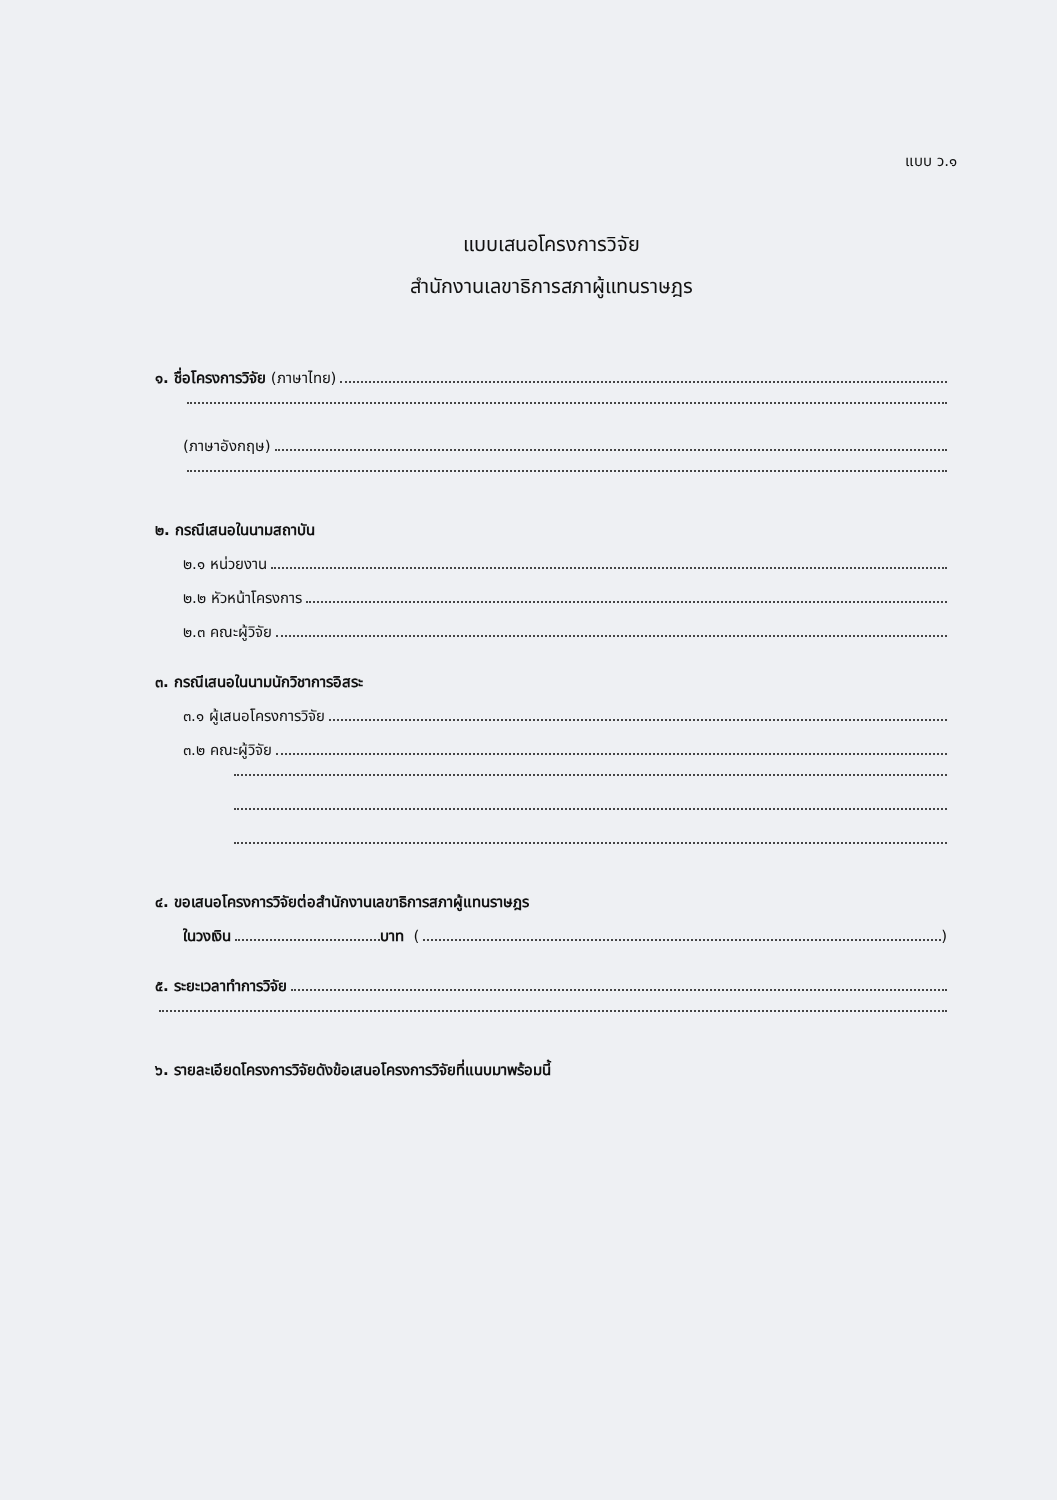แบบ ว.๑
แบบเสนอโครงการวิจัย
สำนักงานเลขาธิการสภาผู้แทนราษฎร
๑. ชื่อโครงการวิจัย (ภาษาไทย)
(ภาษาอังกฤษ)
๒. กรณีเสนอในนามสถาบัน
๒.๑ หน่วยงาน
๒.๒ หัวหน้าโครงการ
๒.๓ คณะผู้วิจัย
๓. กรณีเสนอในนามนักวิชาการอิสระ
๓.๑ ผู้เสนอโครงการวิจัย
๓.๒ คณะผู้วิจัย
๔. ขอเสนอโครงการวิจัยต่อสำนักงานเลขาธิการสภาผู้แทนราษฎร
ในวงเงิน บาท ( )
๕. ระยะเวลาทำการวิจัย
๖. รายละเอียดโครงการวิจัยดังข้อเสนอโครงการวิจัยที่แนบมาพร้อมนี้